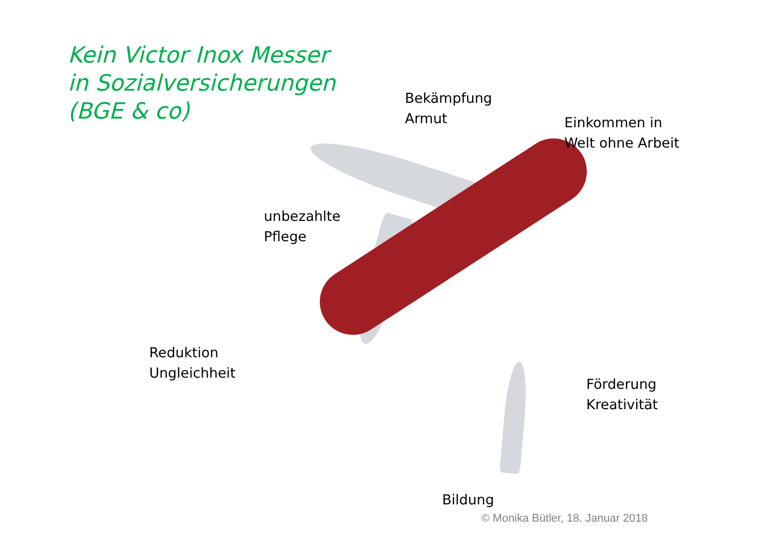Kein Victor Inox Messer
in Sozialversicherungen
(BGE & co)
Bekämpfung
Armut
Einkommen in
Welt ohne Arbeit
unbezahlte
Pflege
Reduktion
Ungleichheit
Förderung
Kreativität
Bildung
© Monika Bütler, 18. Januar 2018